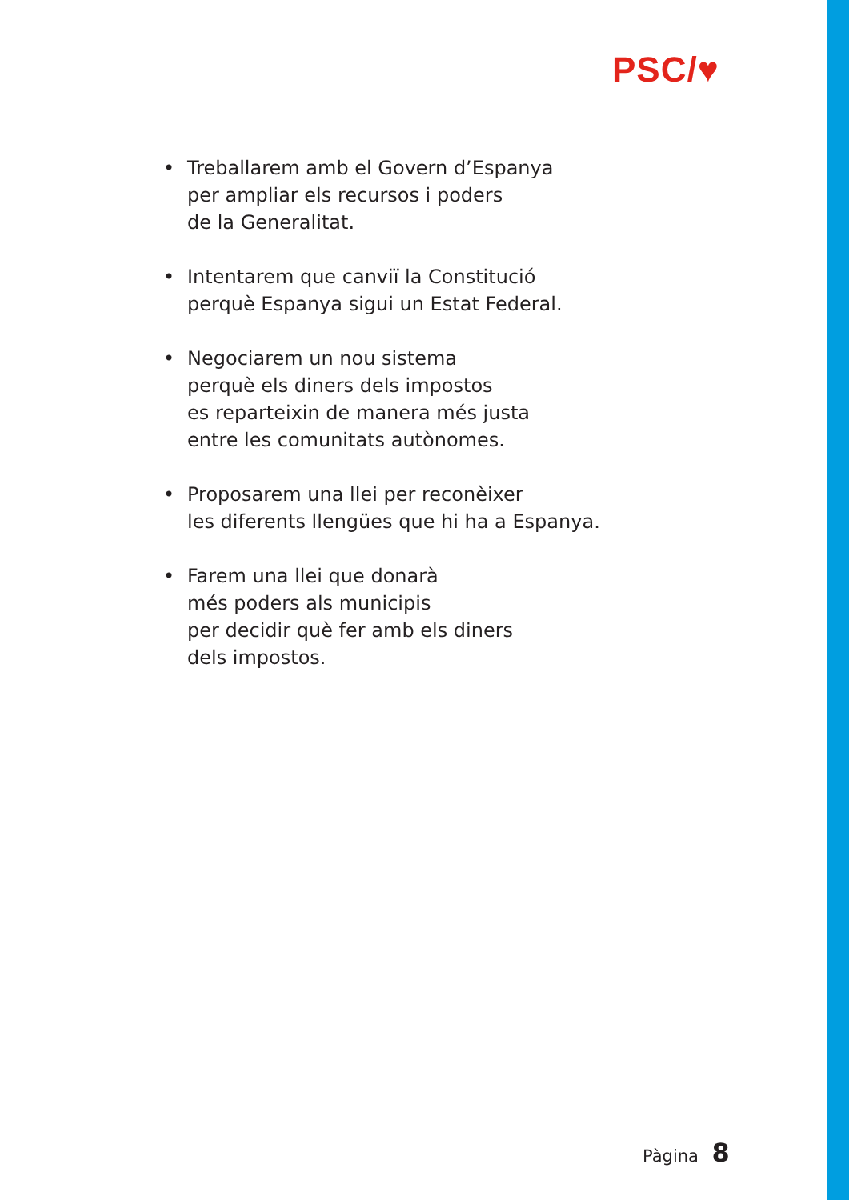PSC/♥
• Treballarem amb el Govern d’Espanya
per ampliar els recursos i poders
de la Generalitat.
• Intentarem que canviï la Constitució
perquè Espanya sigui un Estat Federal.
• Negociarem un nou sistema
perquè els diners dels impostos
es reparteixin de manera més justa
entre les comunitats autònomes.
• Proposarem una llei per reconèixer
les diferents llengües que hi ha a Espanya.
• Farem una llei que donarà
més poders als municipis
per decidir què fer amb els diners
dels impostos.
Pàgina 8